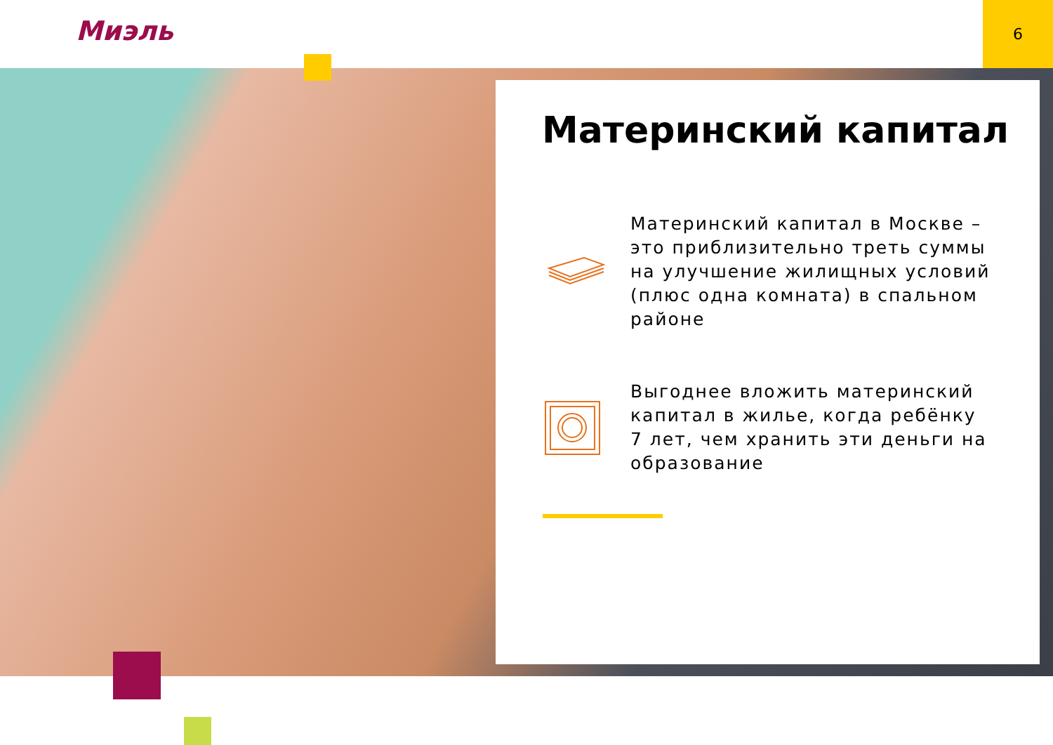Миэль
6
Материнский капитал
Материнский капитал в Москве – это приблизительно треть суммы на улучшение жилищных условий (плюс одна комната) в спальном районе
Выгоднее вложить материнский капитал в жилье, когда ребёнку 7 лет, чем хранить эти деньги на образование